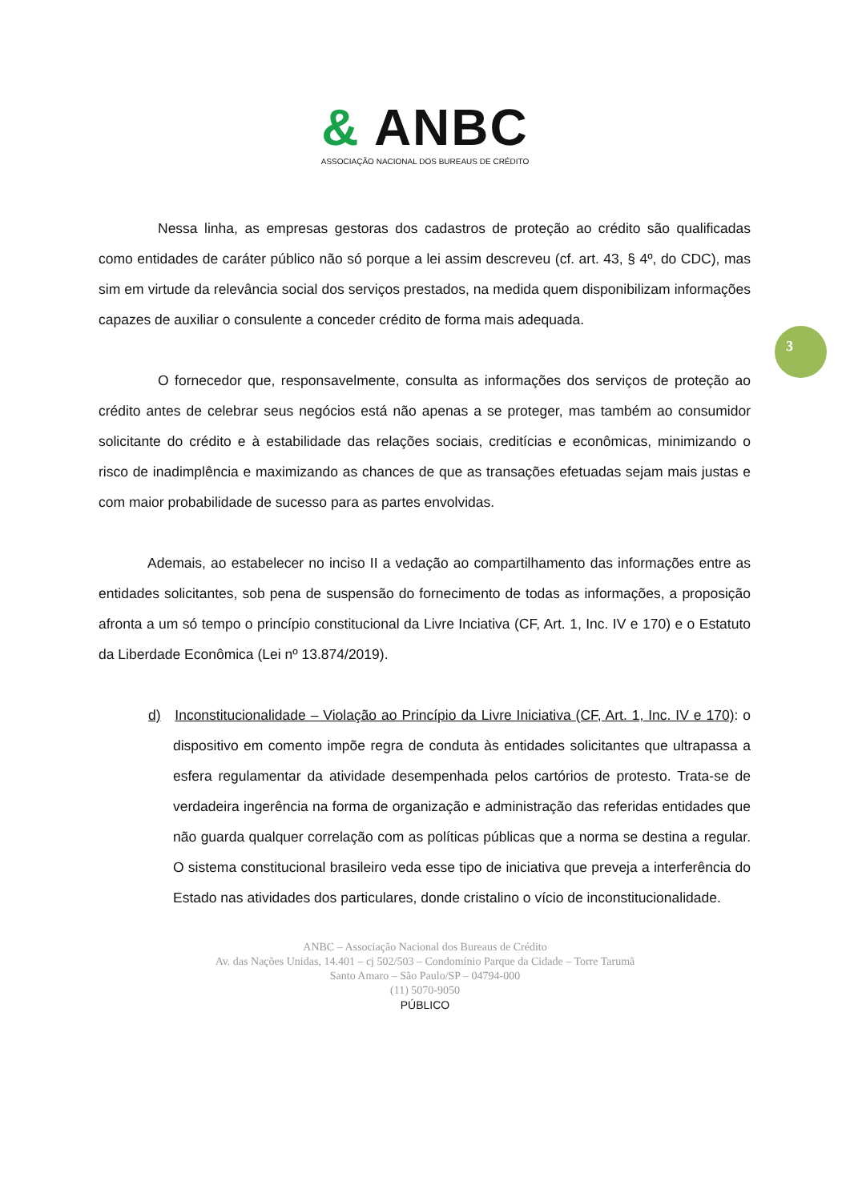& ANBC
ASSOCIAÇÃO NACIONAL DOS BUREAUS DE CRÉDITO
3
Nessa linha, as empresas gestoras dos cadastros de proteção ao crédito são qualificadas como entidades de caráter público não só porque a lei assim descreveu (cf. art. 43, § 4º, do CDC), mas sim em virtude da relevância social dos serviços prestados, na medida quem disponibilizam informações capazes de auxiliar o consulente a conceder crédito de forma mais adequada.
O fornecedor que, responsavelmente, consulta as informações dos serviços de proteção ao crédito antes de celebrar seus negócios está não apenas a se proteger, mas também ao consumidor solicitante do crédito e à estabilidade das relações sociais, creditícias e econômicas, minimizando o risco de inadimplência e maximizando as chances de que as transações efetuadas sejam mais justas e com maior probabilidade de sucesso para as partes envolvidas.
Ademais, ao estabelecer no inciso II a vedação ao compartilhamento das informações entre as entidades solicitantes, sob pena de suspensão do fornecimento de todas as informações, a proposição afronta a um só tempo o princípio constitucional da Livre Inciativa (CF, Art. 1, Inc. IV e 170) e o Estatuto da Liberdade Econômica (Lei nº 13.874/2019).
d) Inconstitucionalidade – Violação ao Princípio da Livre Iniciativa (CF, Art. 1, Inc. IV e 170): o dispositivo em comento impõe regra de conduta às entidades solicitantes que ultrapassa a esfera regulamentar da atividade desempenhada pelos cartórios de protesto. Trata-se de verdadeira ingerência na forma de organização e administração das referidas entidades que não guarda qualquer correlação com as políticas públicas que a norma se destina a regular. O sistema constitucional brasileiro veda esse tipo de iniciativa que preveja a interferência do Estado nas atividades dos particulares, donde cristalino o vício de inconstitucionalidade.
ANBC – Associação Nacional dos Bureaus de Crédito
Av. das Nações Unidas, 14.401 – cj 502/503 – Condomínio Parque da Cidade – Torre Tarumã
Santo Amaro – São Paulo/SP – 04794-000
(11) 5070-9050
PÚBLICO